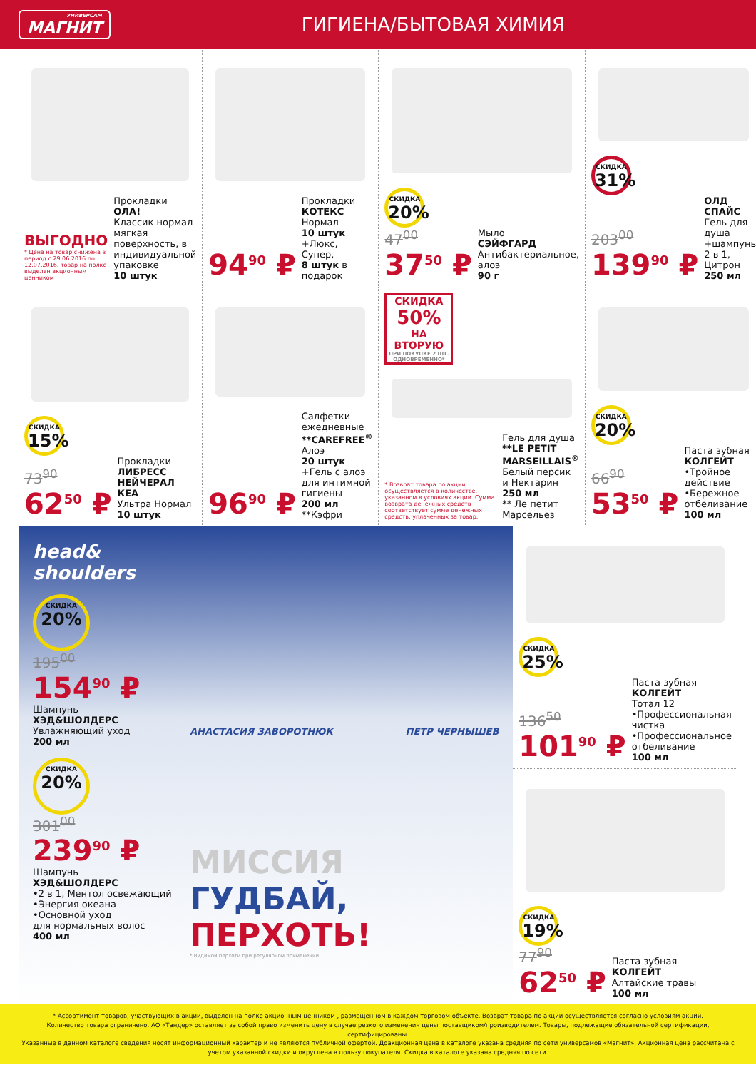УНИВЕРСАМ
МАГНИТ
ГИГИЕНА/БЫТОВАЯ ХИМИЯ
ВЫГОДНО
* Цена на товар снижена в период с 29.06.2016 по 12.07.2016, товар на полке выделен акционным ценником
Прокладки
ОЛА!
Классик нормал мягкая поверхность, в индивидуальной упаковке
10 штук
94<sup>90</sup> ₽
Прокладки
КОТЕКС
Нормал
10 штук
+Люкс, Супер,
8 штук в подарок
СКИДКА 20%
47<sup>00</sup>
37<sup>50</sup> ₽
Мыло
СЭЙФГАРД
Антибактериальное, алоэ
90 г
СКИДКА 31%
203<sup>00</sup>
139<sup>90</sup> ₽
ОЛД СПАЙС
Гель для душа +шампунь 2 в 1, Цитрон
250 мл
СКИДКА 15%
73<sup>90</sup>
62<sup>50</sup> ₽
Прокладки
ЛИБРЕСС НЕЙЧЕРАЛ КЕА
Ультра Нормал
10 штук
96<sup>90</sup> ₽
Салфетки ежедневные
**CAREFREE<sup>®</sup>
Алоэ
20 штук
+Гель с алоэ для интимной гигиены
200 мл
**Кэфри
СКИДКА
50%
НА ВТОРУЮ
ПРИ ПОКУПКЕ 2 ШТ. ОДНОВРЕМЕННО*
* Возврат товара по акции осуществляется в количестве, указанном в условиях акции. Сумма возврата денежных средств соответствует сумме денежных средств, уплаченных за товар.
Гель для душа
**LE PETIT MARSEILLAIS<sup>®</sup>
Белый персик и Нектарин
250 мл
** Ле петит Марсельез
СКИДКА 20%
66<sup>90</sup>
53<sup>50</sup> ₽
Паста зубная
КОЛГЕЙТ
•Тройное действие
•Бережное отбеливание
100 мл
head&
shoulders
СКИДКА 20%
195<sup>00</sup>
154<sup>90</sup> ₽
Шампунь
ХЭД&ШОЛДЕРС
Увлажняющий уход
200 мл
СКИДКА 20%
301<sup>00</sup>
239<sup>90</sup> ₽
Шампунь
ХЭД&ШОЛДЕРС
•2 в 1, Ментол освежающий
•Энергия океана
•Основной уход
для нормальных волос
400 мл
АНАСТАСИЯ ЗАВОРОТНЮК ПЕТР ЧЕРНЫШЕВ
МИССИЯ
ГУДБАЙ,
ПЕРХОТЬ!
* Видимой перхоти при регулярном применении
СКИДКА 25%
136<sup>50</sup>
101<sup>90</sup> ₽
Паста зубная
КОЛГЕЙТ
Тотал 12
•Профессиональная чистка
•Профессиональное отбеливание
100 мл
СКИДКА 19%
77<sup>90</sup>
62<sup>50</sup> ₽
Паста зубная
КОЛГЕЙТ
Алтайские травы
100 мл
* Ассортимент товаров, участвующих в акции, выделен на полке акционным ценником , размещенном в каждом торговом объекте. Возврат товара по акции осуществляется согласно условиям акции.
Количество товара ограничено. АО «Тандер» оставляет за собой право изменить цену в случае резкого изменения цены поставщиком/производителем. Товары, подлежащие обязательной сертификации, сертифицированы.
Указанные в данном каталоге сведения носят информационный характер и не являются публичной офертой. Доакционная цена в каталоге указана средняя по сети универсамов «Магнит». Акционная цена рассчитана с учетом указанной скидки и округлена в пользу покупателя. Скидка в каталоге указана средняя по сети.